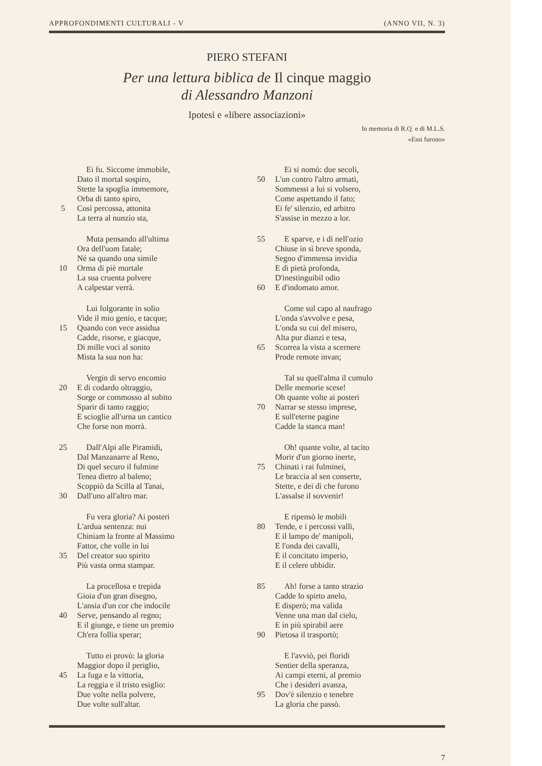APPROFONDIMENTI CULTURALI - V (ANNO VII, N. 3)
PIERO STEFANI
Per una lettura biblica de Il cinque maggio
di Alessandro Manzoni
Ipotesi e «libere associazioni»
In memoria di R.Q. e di M.L.S.
«Essi furono»
Ei fu. Siccome immobile,
Dato il mortal sospiro,
Stette la spoglia immemore,
Orba di tanto spiro,
5 Così percossa, attonita
La terra al nunzio sta,
Muta pensando all'ultima
Ora dell'uom fatale;
Né sa quando una simile
10 Orma di piè mortale
La sua cruenta polvere
A calpestar verrà.
Lui folgorante in solio
Vide il mio genio, e tacque;
15 Quando con vece assidua
Cadde, risorse, e giacque,
Di mille voci al sonito
Mista la sua non ha:
Vergin di servo encomio
20 E di codardo oltraggio,
Sorge or commosso al subito
Sparir di tanto raggio;
E scioglie all'urna un cantico
Che forse non morrà.
25 Dall'Alpi alle Piramidi,
Dal Manzanarre al Reno,
Di quel securo il fulmine
Tenea dietro al baleno;
Scoppiò da Scilla al Tanai,
30 Dall'uno all'altro mar.
Fu vera gloria? Ai posteri
L'ardua sentenza: nui
Chiniam la fronte al Massimo
Fattor, che volle in lui
35 Del creator suo spirito
Più vasta orma stampar.
La procellosa e trepida
Gioia d'un gran disegno,
L'ansia d'un cor che indocile
40 Serve, pensando al regno;
E il giunge, e tiene un premio
Ch'era follia sperar;
Tutto ei provò: la gloria
Maggior dopo il periglio,
45 La fuga e la vittoria,
La reggia e il tristo esiglio:
Due volte nella polvere,
Due volte sull'altar.
Ei si nomò: due secoli,
50 L'un contro l'altro armati,
Sommessi a lui si volsero,
Come aspettando il fato;
Ei fe' silenzio, ed arbitro
S'assise in mezzo a lor.
55 E sparve, e i dì nell'ozio
Chiuse in sì breve sponda,
Segno d'immensa invidia
E di pietà profonda,
D'inestinguibil odio
60 E d'indomato amor.
Come sul capo al naufrago
L'onda s'avvolve e pesa,
L'onda su cui del misero,
Alta pur dianzi e tesa,
65 Scorrea la vista a scernere
Prode remote invan;
Tal su quell'alma il cumulo
Delle memorie scese!
Oh quante volte ai posteri
70 Narrar se stesso imprese,
E sull'eterne pagine
Cadde la stanca man!
Oh! quante volte, al tacito
Morir d'un giorno inerte,
75 Chinati i rai fulminei,
Le braccia al sen conserte,
Stette, e dei dì che furono
L'assalse il sovvenir!
E ripensò le mobili
80 Tende, e i percossi valli,
E il lampo de' manipoli,
E l'onda dei cavalli,
E il concitato imperio,
E il celere ubbidir.
85 Ah! forse a tanto strazio
Cadde lo spirto anelo,
E disperò; ma valida
Venne una man dal cielo,
E in più spirabil aere
90 Pietosa il trasportò;
E l'avviò, pei floridi
Sentier della speranza,
Ai campi eterni, al premio
Che i desideri avanza,
95 Dov'è silenzio e tenebre
La gloria che passò.
7